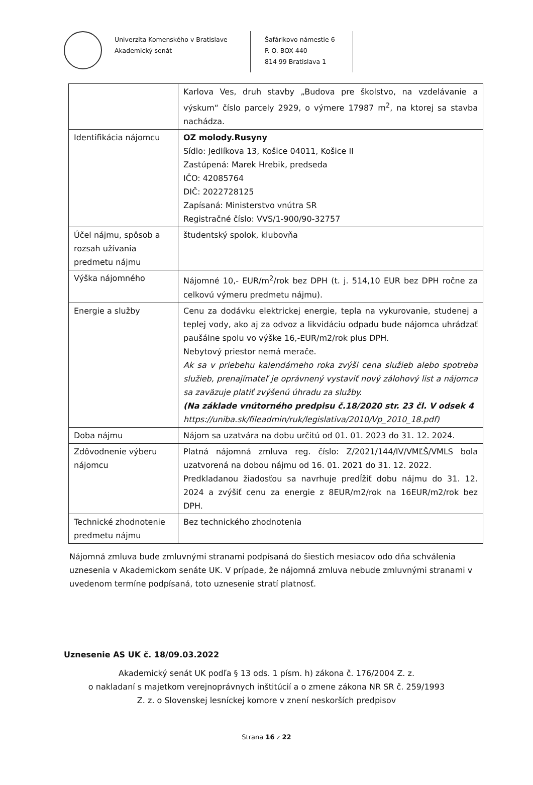Univerzita Komenského v Bratislave
Akademický senát
Šafárikovo námestie 6
P. O. BOX 440
814 99 Bratislava 1
| | Karlova Ves, druh stavby „Budova pre školstvo, na vzdelávanie a výskum“ číslo parcely 2929, o výmere 17987 m<sup>2</sup>, na ktorej sa stavba nachádza. |
| Identifikácia nájomcu | OZ molody.Rusyny Sídlo: Jedlíkova 13, Košice 04011, Košice II Zastúpená: Marek Hrebik, predseda IČO: 42085764 DIČ: 2022728125 Zapísaná: Ministerstvo vnútra SR Registračné číslo: VVS/1-900/90-32757 |
| Účel nájmu, spôsob a rozsah užívania predmetu nájmu | študentský spolok, klubovňa |
| Výška nájomného | Nájomné 10,- EUR/m<sup>2</sup>/rok bez DPH (t. j. 514,10 EUR bez DPH ročne za celkovú výmeru predmetu nájmu). |
| Energie a služby | Cenu za dodávku elektrickej energie, tepla na vykurovanie, studenej a teplej vody, ako aj za odvoz a likvidáciu odpadu bude nájomca uhrádzať paušálne spolu vo výške 16,-EUR/m2/rok plus DPH. Nebytový priestor nemá merače. Ak sa v priebehu kalendárneho roka zvýši cena služieb alebo spotreba služieb, prenajímateľ je oprávnený vystaviť nový zálohový list a nájomca sa zaväzuje platiť zvýšenú úhradu za služby. (Na základe vnútorného predpisu č.18/2020 str. 23 čl. V odsek 4 https://uniba.sk/fileadmin/ruk/legislativa/2010/Vp_2010_18.pdf) |
| Doba nájmu | Nájom sa uzatvára na dobu určitú od 01. 01. 2023 do 31. 12. 2024. |
| Zdôvodnenie výberu nájomcu | Platná nájomná zmluva reg. číslo: Z/2021/144/IV/VMĽŠ/VMLS bola uzatvorená na dobou nájmu od 16. 01. 2021 do 31. 12. 2022. Predkladanou žiadosťou sa navrhuje predĺžiť dobu nájmu do 31. 12. 2024 a zvýšiť cenu za energie z 8EUR/m2/rok na 16EUR/m2/rok bez DPH. |
| Technické zhodnotenie predmetu nájmu | Bez technického zhodnotenia |
Nájomná zmluva bude zmluvnými stranami podpísaná do šiestich mesiacov odo dňa schválenia uznesenia v Akademickom senáte UK. V prípade, že nájomná zmluva nebude zmluvnými stranami v uvedenom termíne podpísaná, toto uznesenie stratí platnosť.
Uznesenie AS UK č. 18/09.03.2022
Akademický senát UK podľa § 13 ods. 1 písm. h) zákona č. 176/2004 Z. z.
o nakladaní s majetkom verejnoprávnych inštitúcií a o zmene zákona NR SR č. 259/1993
Z. z. o Slovenskej lesníckej komore v znení neskorších predpisov
Strana 16 z 22